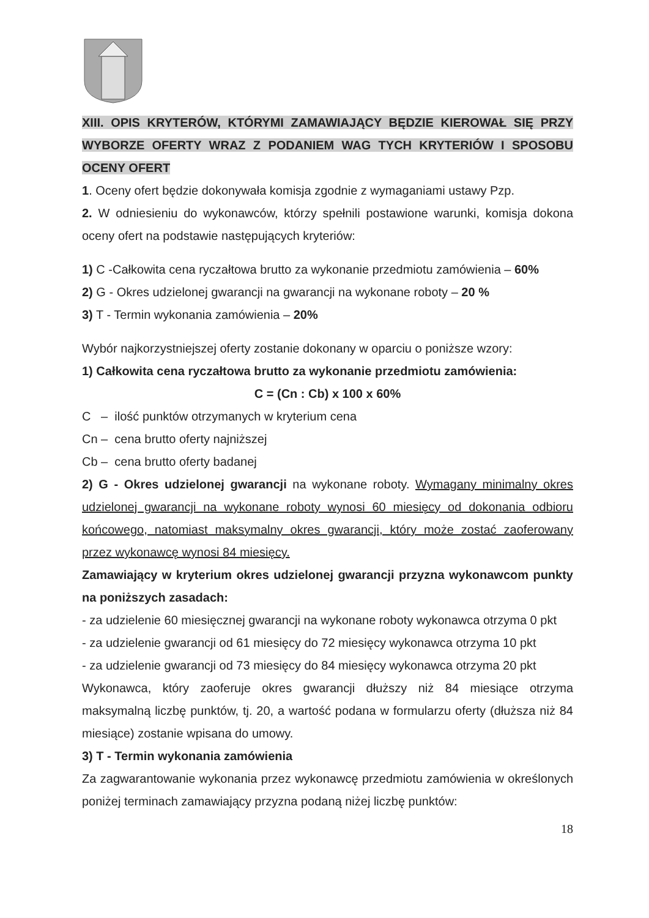XIII. OPIS KRYTERÓW, KTÓRYMI ZAMAWIAJĄCY BĘDZIE KIEROWAŁ SIĘ PRZY WYBORZE OFERTY WRAZ Z PODANIEM WAG TYCH KRYTERIÓW I SPOSOBU OCENY OFERT
1. Oceny ofert będzie dokonywała komisja zgodnie z wymaganiami ustawy Pzp.
2. W odniesieniu do wykonawców, którzy spełnili postawione warunki, komisja dokona oceny ofert na podstawie następujących kryteriów:
1) C -Całkowita cena ryczałtowa brutto za wykonanie przedmiotu zamówienia – 60%
2) G - Okres udzielonej gwarancji na gwarancji na wykonane roboty – 20 %
3) T - Termin wykonania zamówienia – 20%
Wybór najkorzystniejszej oferty zostanie dokonany w oparciu o poniższe wzory:
1) Całkowita cena ryczałtowa brutto za wykonanie przedmiotu zamówienia:
C = (Cn : Cb) x 100 x 60%
C – ilość punktów otrzymanych w kryterium cena
Cn – cena brutto oferty najniższej
Cb – cena brutto oferty badanej
2) G - Okres udzielonej gwarancji na wykonane roboty. Wymagany minimalny okres udzielonej gwarancji na wykonane roboty wynosi 60 miesięcy od dokonania odbioru końcowego, natomiast maksymalny okres gwarancji, który może zostać zaoferowany przez wykonawcę wynosi 84 miesięcy.
Zamawiający w kryterium okres udzielonej gwarancji przyzna wykonawcom punkty na poniższych zasadach:
- za udzielenie 60 miesięcznej gwarancji na wykonane roboty wykonawca otrzyma 0 pkt
- za udzielenie gwarancji od 61 miesięcy do 72 miesięcy wykonawca otrzyma 10 pkt
- za udzielenie gwarancji od 73 miesięcy do 84 miesięcy wykonawca otrzyma 20 pkt
Wykonawca, który zaoferuje okres gwarancji dłuższy niż 84 miesiące otrzyma maksymalną liczbę punktów, tj. 20, a wartość podana w formularzu oferty (dłuższa niż 84 miesiące) zostanie wpisana do umowy.
3) T - Termin wykonania zamówienia
Za zagwarantowanie wykonania przez wykonawcę przedmiotu zamówienia w określonych poniżej terminach zamawiający przyzna podaną niżej liczbę punktów:
18